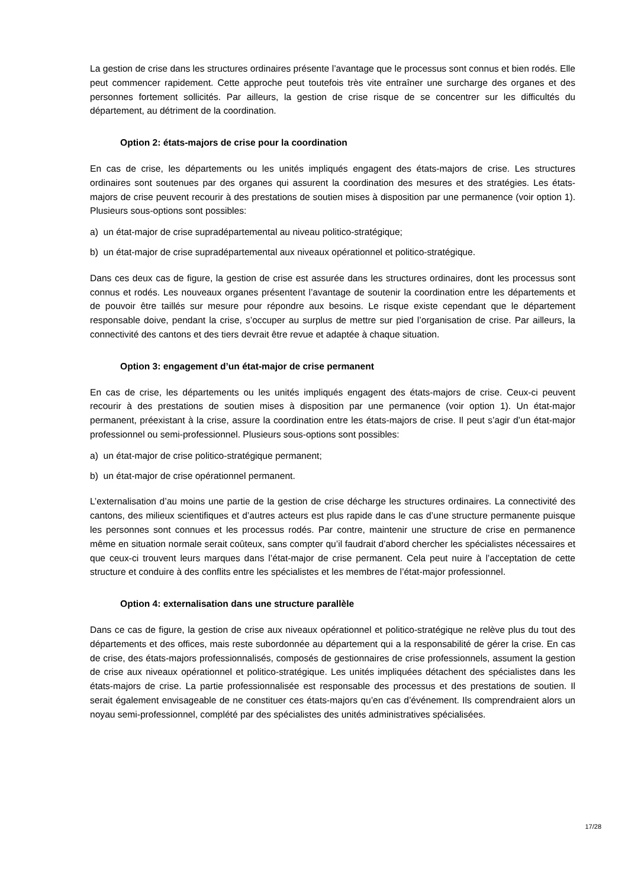La gestion de crise dans les structures ordinaires présente l’avantage que le processus sont connus et bien rodés. Elle peut commencer rapidement. Cette approche peut toutefois très vite entraîner une surcharge des organes et des personnes fortement sollicités. Par ailleurs, la gestion de crise risque de se concentrer sur les difficultés du département, au détriment de la coordination.
Option 2: états-majors de crise pour la coordination
En cas de crise, les départements ou les unités impliqués engagent des états-majors de crise. Les structures ordinaires sont soutenues par des organes qui assurent la coordination des mesures et des stratégies. Les états-majors de crise peuvent recourir à des prestations de soutien mises à disposition par une permanence (voir option 1). Plusieurs sous-options sont possibles:
a) un état-major de crise supradépartemental au niveau politico-stratégique;
b) un état-major de crise supradépartemental aux niveaux opérationnel et politico-stratégique.
Dans ces deux cas de figure, la gestion de crise est assurée dans les structures ordinaires, dont les processus sont connus et rodés. Les nouveaux organes présentent l’avantage de soutenir la coordination entre les départements et de pouvoir être taillés sur mesure pour répondre aux besoins. Le risque existe cependant que le département responsable doive, pendant la crise, s’occuper au surplus de mettre sur pied l’organisation de crise. Par ailleurs, la connectivité des cantons et des tiers devrait être revue et adaptée à chaque situation.
Option 3: engagement d’un état-major de crise permanent
En cas de crise, les départements ou les unités impliqués engagent des états-majors de crise. Ceux-ci peuvent recourir à des prestations de soutien mises à disposition par une permanence (voir option 1). Un état-major permanent, préexistant à la crise, assure la coordination entre les états-majors de crise. Il peut s’agir d’un état-major professionnel ou semi-professionnel. Plusieurs sous-options sont possibles:
a) un état-major de crise politico-stratégique permanent;
b) un état-major de crise opérationnel permanent.
L’externalisation d’au moins une partie de la gestion de crise décharge les structures ordinaires. La connectivité des cantons, des milieux scientifiques et d’autres acteurs est plus rapide dans le cas d’une structure permanente puisque les personnes sont connues et les processus rodés. Par contre, maintenir une structure de crise en permanence même en situation normale serait coûteux, sans compter qu’il faudrait d’abord chercher les spécialistes nécessaires et que ceux-ci trouvent leurs marques dans l’état-major de crise permanent. Cela peut nuire à l’acceptation de cette structure et conduire à des conflits entre les spécialistes et les membres de l’état-major professionnel.
Option 4: externalisation dans une structure parallèle
Dans ce cas de figure, la gestion de crise aux niveaux opérationnel et politico-stratégique ne relève plus du tout des départements et des offices, mais reste subordonnée au département qui a la responsabilité de gérer la crise. En cas de crise, des états-majors professionnalisés, composés de gestionnaires de crise professionnels, assument la gestion de crise aux niveaux opérationnel et politico-stratégique. Les unités impliquées détachent des spécialistes dans les états-majors de crise. La partie professionnalisée est responsable des processus et des prestations de soutien. Il serait également envisageable de ne constituer ces états-majors qu’en cas d’événement. Ils comprendraient alors un noyau semi-professionnel, complété par des spécialistes des unités administratives spécialisées.
17/28